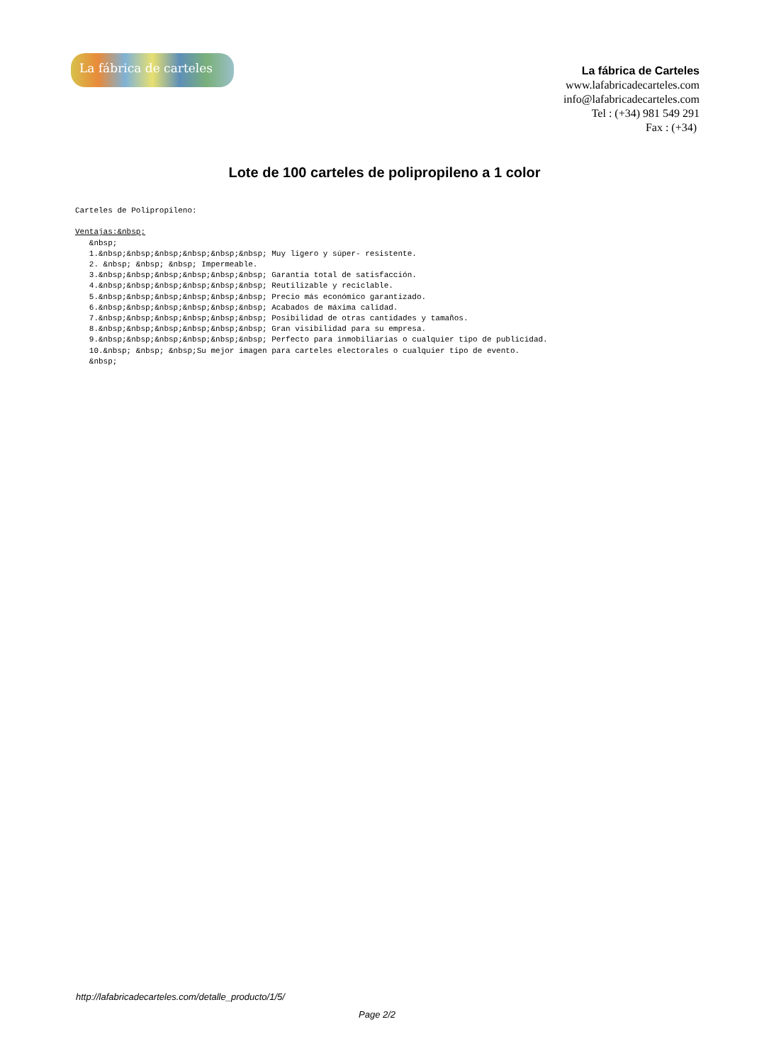La fábrica de carteles
La fábrica de Carteles
www.lafabricadecarteles.com
info@lafabricadecarteles.com
Tel : (+34) 981 549 291
Fax : (+34)
Lote de 100 carteles de polipropileno a 1 color
Carteles de Polipropileno: Ventajas:&nbsp; &nbsp; 1.&nbsp;&nbsp;&nbsp;&nbsp;&nbsp;&nbsp; Muy ligero y súper- resistente. 2. &nbsp; &nbsp; &nbsp; Impermeable. 3.&nbsp;&nbsp;&nbsp;&nbsp;&nbsp;&nbsp; Garantía total de satisfacción. 4.&nbsp;&nbsp;&nbsp;&nbsp;&nbsp;&nbsp; Reutilizable y reciclable. 5.&nbsp;&nbsp;&nbsp;&nbsp;&nbsp;&nbsp; Precio más económico garantizado. 6.&nbsp;&nbsp;&nbsp;&nbsp;&nbsp;&nbsp; Acabados de máxima calidad. 7.&nbsp;&nbsp;&nbsp;&nbsp;&nbsp;&nbsp; Posibilidad de otras cantidades y tamaños. 8.&nbsp;&nbsp;&nbsp;&nbsp;&nbsp;&nbsp; Gran visibilidad para su empresa. 9.&nbsp;&nbsp;&nbsp;&nbsp;&nbsp;&nbsp; Perfecto para inmobiliarias o cualquier tipo de publicidad. 10.&nbsp; &nbsp; &nbsp;Su mejor imagen para carteles electorales o cualquier tipo de evento. &nbsp;
http://lafabricadecarteles.com/detalle_producto/1/5/
Page 2/2